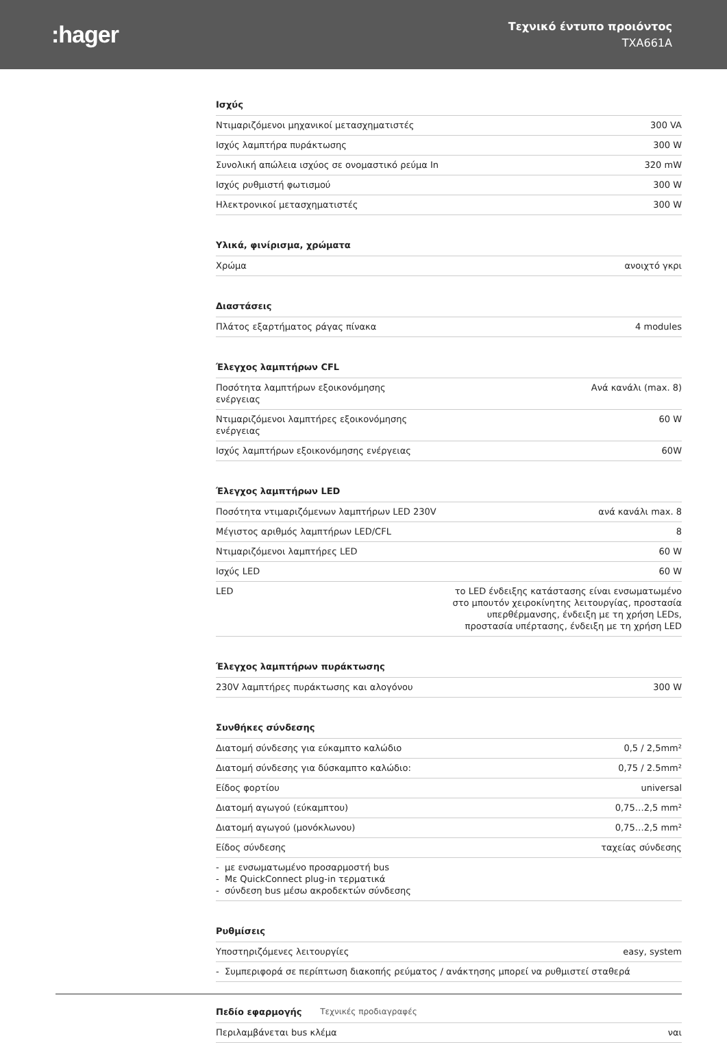:hager
Τεχνικό έντυπο προιόντος
TXA661A
Ισχύς
| Ντιμαριζόμενοι μηχανικοί μετασχηματιστές | 300 VA |
| Ισχύς λαμπτήρα πυράκτωσης | 300 W |
| Συνολική απώλεια ισχύος σε ονομαστικό ρεύμα In | 320 mW |
| Ισχύς ρυθμιστή φωτισμού | 300 W |
| Ηλεκτρονικοί μετασχηματιστές | 300 W |
Υλικά, φινίρισμα, χρώματα
| Χρώμα | ανοιχτό γκρι |
Διαστάσεις
| Πλάτος εξαρτήματος ράγας πίνακα | 4 modules |
Έλεγχος λαμπτήρων CFL
| Ποσότητα λαμπτήρων εξοικονόμησης ενέργειας | Ανά κανάλι (max. 8) |
| Ντιμαριζόμενοι λαμπτήρες εξοικονόμησης ενέργειας | 60 W |
| Ισχύς λαμπτήρων εξοικονόμησης ενέργειας | 60W |
Έλεγχος λαμπτήρων LED
| Ποσότητα ντιμαριζόμενων λαμπτήρων LED 230V | ανά κανάλι max. 8 |
| Μέγιστος αριθμός λαμπτήρων LED/CFL | 8 |
| Ντιμαριζόμενοι λαμπτήρες LED | 60 W |
| Ισχύς LED | 60 W |
| LED | το LED ένδειξης κατάστασης είναι ενσωματωμένο στο μπουτόν χειροκίνητης λειτουργίας, προστασία υπερθέρμανσης, ένδειξη με τη χρήση LEDs, προστασία υπέρτασης, ένδειξη με τη χρήση LED |
Έλεγχος λαμπτήρων πυράκτωσης
| 230V λαμπτήρες πυράκτωσης και αλογόνου | 300 W |
Συνθήκες σύνδεσης
| Διατομή σύνδεσης για εύκαμπτο καλώδιο | 0,5 / 2,5mm² |
| Διατομή σύνδεσης για δύσκαμπτο καλώδιο: | 0,75 / 2.5mm² |
| Είδος φορτίου | universal |
| Διατομή αγωγού (εύκαμπτου) | 0,75…2,5 mm² |
| Διατομή αγωγού (μονόκλωνου) | 0,75…2,5 mm² |
| Είδος σύνδεσης | ταχείας σύνδεσης |
| - με ενσωματωμένο προσαρμοστή bus - Με QuickConnect plug-in τερματικά - σύνδεση bus μέσω ακροδεκτών σύνδεσης | |
Ρυθμίσεις
| Υποστηριζόμενες λειτουργίες | easy, system |
| - Συμπεριφορά σε περίπτωση διακοπής ρεύματος / ανάκτησης μπορεί να ρυθμιστεί σταθερά | |
Πεδίο εφαρμογής
| Περιλαμβάνεται bus κλέμα | ναι |
Τεχνικές προδιαγραφές